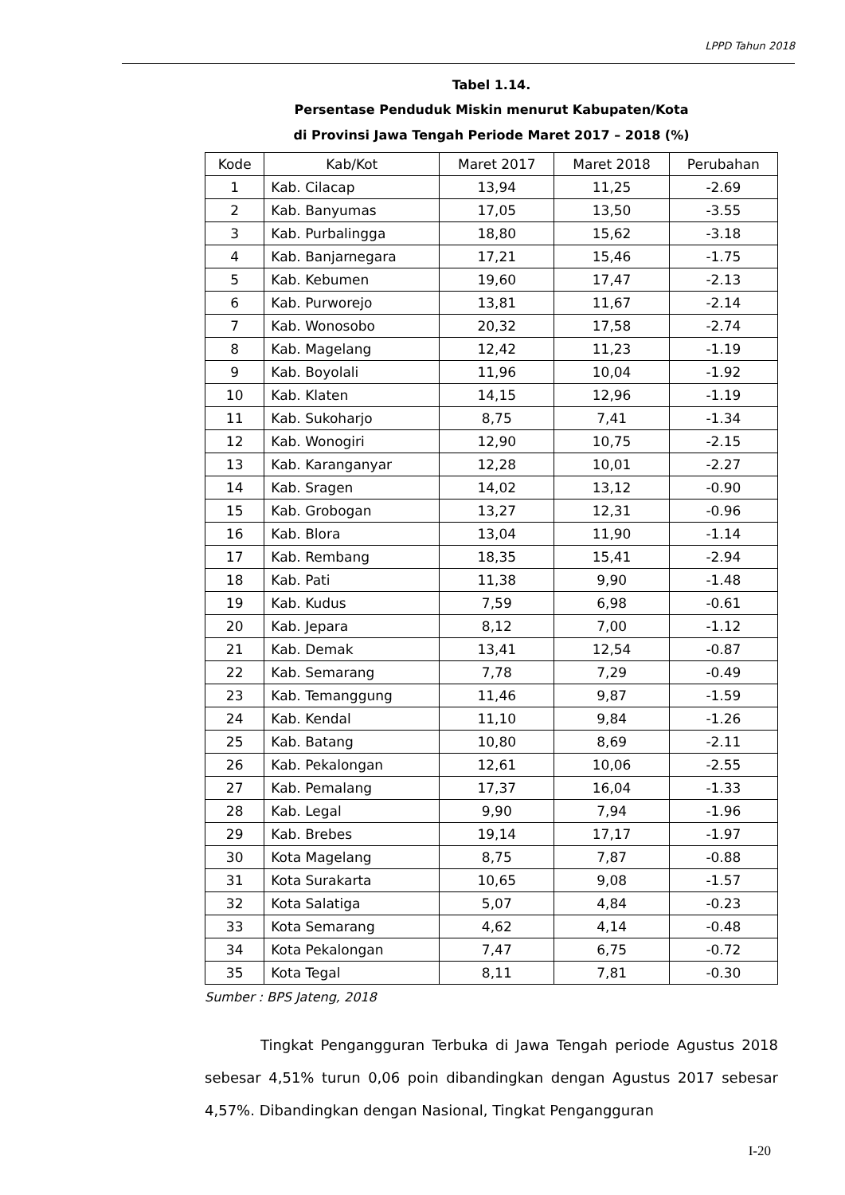LPPD Tahun 2018
Tabel 1.14.
Persentase Penduduk Miskin menurut Kabupaten/Kota
di Provinsi Jawa Tengah Periode Maret 2017 – 2018 (%)
| Kode | Kab/Kot | Maret 2017 | Maret 2018 | Perubahan |
| --- | --- | --- | --- | --- |
| 1 | Kab. Cilacap | 13,94 | 11,25 | -2.69 |
| 2 | Kab. Banyumas | 17,05 | 13,50 | -3.55 |
| 3 | Kab. Purbalingga | 18,80 | 15,62 | -3.18 |
| 4 | Kab. Banjarnegara | 17,21 | 15,46 | -1.75 |
| 5 | Kab. Kebumen | 19,60 | 17,47 | -2.13 |
| 6 | Kab. Purworejo | 13,81 | 11,67 | -2.14 |
| 7 | Kab. Wonosobo | 20,32 | 17,58 | -2.74 |
| 8 | Kab. Magelang | 12,42 | 11,23 | -1.19 |
| 9 | Kab. Boyolali | 11,96 | 10,04 | -1.92 |
| 10 | Kab. Klaten | 14,15 | 12,96 | -1.19 |
| 11 | Kab. Sukoharjo | 8,75 | 7,41 | -1.34 |
| 12 | Kab. Wonogiri | 12,90 | 10,75 | -2.15 |
| 13 | Kab. Karanganyar | 12,28 | 10,01 | -2.27 |
| 14 | Kab. Sragen | 14,02 | 13,12 | -0.90 |
| 15 | Kab. Grobogan | 13,27 | 12,31 | -0.96 |
| 16 | Kab. Blora | 13,04 | 11,90 | -1.14 |
| 17 | Kab. Rembang | 18,35 | 15,41 | -2.94 |
| 18 | Kab. Pati | 11,38 | 9,90 | -1.48 |
| 19 | Kab. Kudus | 7,59 | 6,98 | -0.61 |
| 20 | Kab. Jepara | 8,12 | 7,00 | -1.12 |
| 21 | Kab. Demak | 13,41 | 12,54 | -0.87 |
| 22 | Kab. Semarang | 7,78 | 7,29 | -0.49 |
| 23 | Kab. Temanggung | 11,46 | 9,87 | -1.59 |
| 24 | Kab. Kendal | 11,10 | 9,84 | -1.26 |
| 25 | Kab. Batang | 10,80 | 8,69 | -2.11 |
| 26 | Kab. Pekalongan | 12,61 | 10,06 | -2.55 |
| 27 | Kab. Pemalang | 17,37 | 16,04 | -1.33 |
| 28 | Kab. Legal | 9,90 | 7,94 | -1.96 |
| 29 | Kab. Brebes | 19,14 | 17,17 | -1.97 |
| 30 | Kota Magelang | 8,75 | 7,87 | -0.88 |
| 31 | Kota Surakarta | 10,65 | 9,08 | -1.57 |
| 32 | Kota Salatiga | 5,07 | 4,84 | -0.23 |
| 33 | Kota Semarang | 4,62 | 4,14 | -0.48 |
| 34 | Kota Pekalongan | 7,47 | 6,75 | -0.72 |
| 35 | Kota Tegal | 8,11 | 7,81 | -0.30 |
Sumber : BPS Jateng, 2018
Tingkat Pengangguran Terbuka di Jawa Tengah periode Agustus 2018 sebesar 4,51% turun 0,06 poin dibandingkan dengan Agustus 2017 sebesar 4,57%. Dibandingkan dengan Nasional, Tingkat Pengangguran
I-20